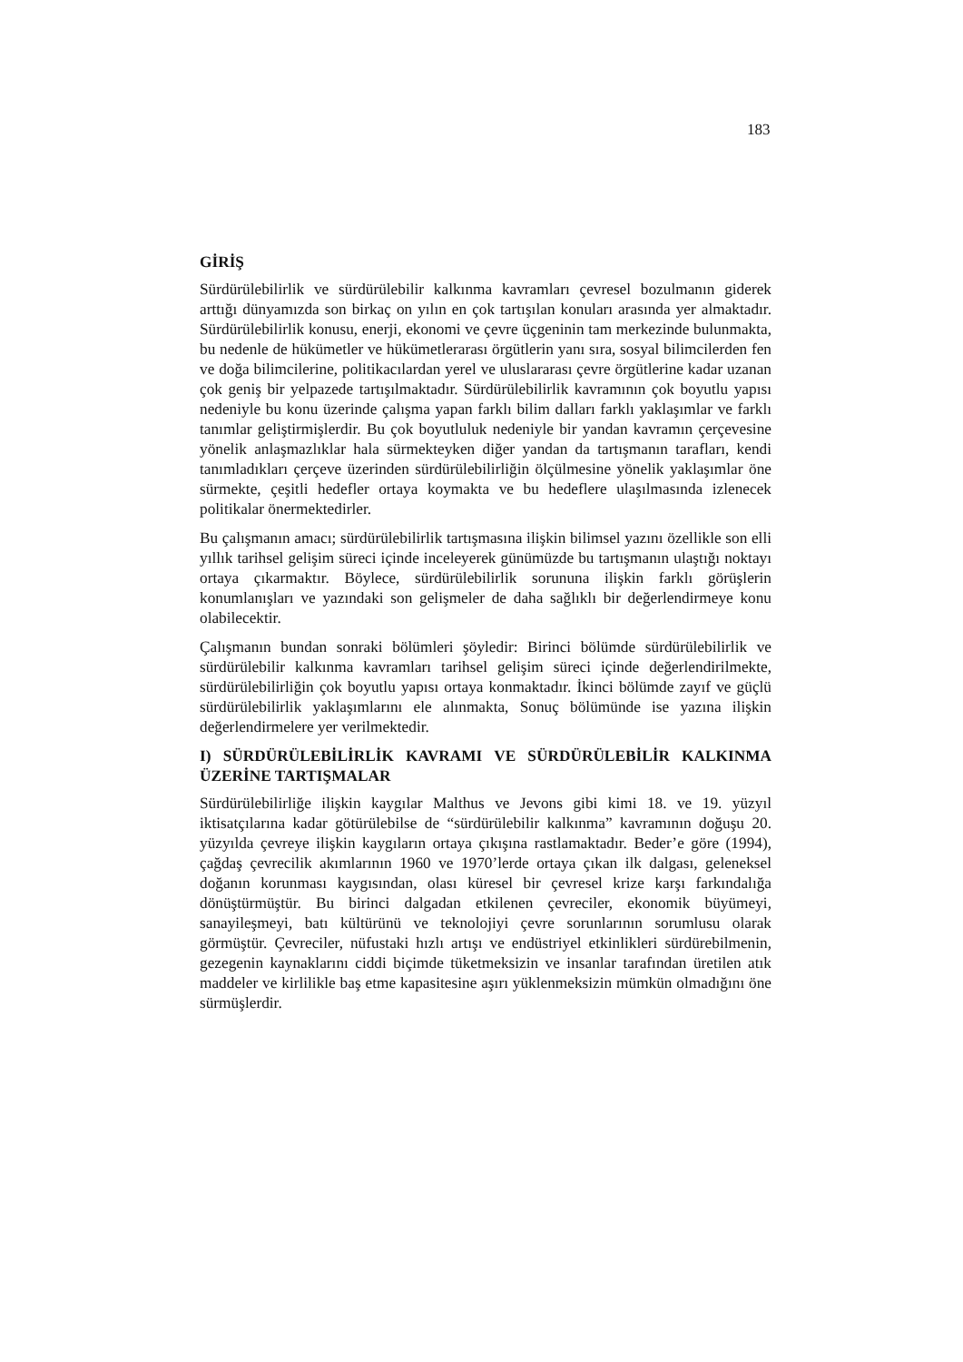183
GİRİŞ
Sürdürülebilirlik ve sürdürülebilir kalkınma kavramları çevresel bozulmanın giderek arttığı dünyamızda son birkaç on yılın en çok tartışılan konuları arasında yer almaktadır. Sürdürülebilirlik konusu, enerji, ekonomi ve çevre üçgeninin tam merkezinde bulunmakta, bu nedenle de hükümetler ve hükümetlerarası örgütlerin yanı sıra, sosyal bilimcilerden fen ve doğa bilimcilerine, politikacılardan yerel ve uluslararası çevre örgütlerine kadar uzanan çok geniş bir yelpazede tartışılmaktadır. Sürdürülebilirlik kavramının çok boyutlu yapısı nedeniyle bu konu üzerinde çalışma yapan farklı bilim dalları farklı yaklaşımlar ve farklı tanımlar geliştirmişlerdir. Bu çok boyutluluk nedeniyle bir yandan kavramın çerçevesine yönelik anlaşmazlıklar hala sürmekteyken diğer yandan da tartışmanın tarafları, kendi tanımladıkları çerçeve üzerinden sürdürülebilirliğin ölçülmesine yönelik yaklaşımlar öne sürmekte, çeşitli hedefler ortaya koymakta ve bu hedeflere ulaşılmasında izlenecek politikalar önermektedirler.
Bu çalışmanın amacı; sürdürülebilirlik tartışmasına ilişkin bilimsel yazını özellikle son elli yıllık tarihsel gelişim süreci içinde inceleyerek günümüzde bu tartışmanın ulaştığı noktayı ortaya çıkarmaktır. Böylece, sürdürülebilirlik sorununa ilişkin farklı görüşlerin konumlanışları ve yazındaki son gelişmeler de daha sağlıklı bir değerlendirmeye konu olabilecektir.
Çalışmanın bundan sonraki bölümleri şöyledir: Birinci bölümde sürdürülebilirlik ve sürdürülebilir kalkınma kavramları tarihsel gelişim süreci içinde değerlendirilmekte, sürdürülebilirliğin çok boyutlu yapısı ortaya konmaktadır. İkinci bölümde zayıf ve güçlü sürdürülebilirlik yaklaşımlarını ele alınmakta, Sonuç bölümünde ise yazına ilişkin değerlendirmelere yer verilmektedir.
I) SÜRDÜRÜLEBİLİRLİK KAVRAMI VE SÜRDÜRÜLEBİLİR KALKINMA ÜZERİNE TARTIŞMALAR
Sürdürülebilirliğe ilişkin kaygılar Malthus ve Jevons gibi kimi 18. ve 19. yüzyıl iktisatçılarına kadar götürülebilse de “sürdürülebilir kalkınma” kavramının doğuşu 20. yüzyılda çevreye ilişkin kaygıların ortaya çıkışına rastlamaktadır. Beder’e göre (1994), çağdaş çevrecilik akımlarının 1960 ve 1970’lerde ortaya çıkan ilk dalgası, geleneksel doğanın korunması kaygısından, olası küresel bir çevresel krize karşı farkındalığa dönüştürmüştür. Bu birinci dalgadan etkilenen çevreciler, ekonomik büyümeyi, sanayileşmeyi, batı kültürünü ve teknolojiyi çevre sorunlarının sorumlusu olarak görmüştür. Çevreciler, nüfustaki hızlı artışı ve endüstriyel etkinlikleri sürdürebilmenin, gezegenin kaynaklarını ciddi biçimde tüketmeksizin ve insanlar tarafından üretilen atık maddeler ve kirlilikle baş etme kapasitesine aşırı yüklenmeksizin mümkün olmadığını öne sürmüşlerdir.